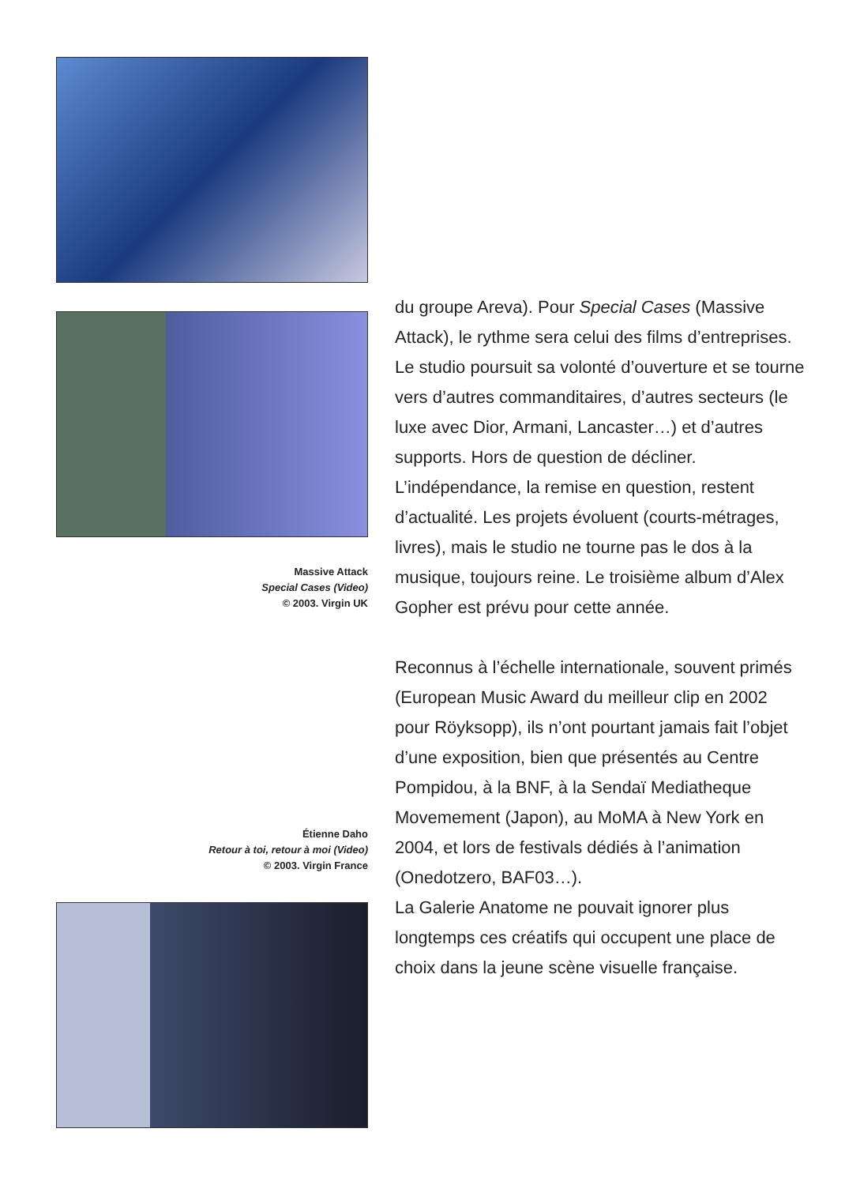Massive Attack
Special Cases (Video)
© 2003. Virgin UK
Étienne Daho
Retour à toi, retour à moi (Video)
© 2003. Virgin France
du groupe Areva). Pour Special Cases (Massive Attack), le rythme sera celui des films d’entreprises. Le studio poursuit sa volonté d’ouverture et se tourne vers d’autres commanditaires, d’autres secteurs (le luxe avec Dior, Armani, Lancaster…) et d’autres supports. Hors de question de décliner. L’indépendance, la remise en question, restent d’actualité. Les projets évoluent (courts-métrages, livres), mais le studio ne tourne pas le dos à la musique, toujours reine. Le troisième album d’Alex Gopher est prévu pour cette année.
Reconnus à l’échelle internationale, souvent primés (European Music Award du meilleur clip en 2002 pour Röyksopp), ils n’ont pourtant jamais fait l’objet d’une exposition, bien que présentés au Centre Pompidou, à la BNF, à la Sendaï Mediatheque Movemement (Japon), au MoMA à New York en 2004, et lors de festivals dédiés à l’animation (Onedotzero, BAF03…).
La Galerie Anatome ne pouvait ignorer plus longtemps ces créatifs qui occupent une place de choix dans la jeune scène visuelle française.